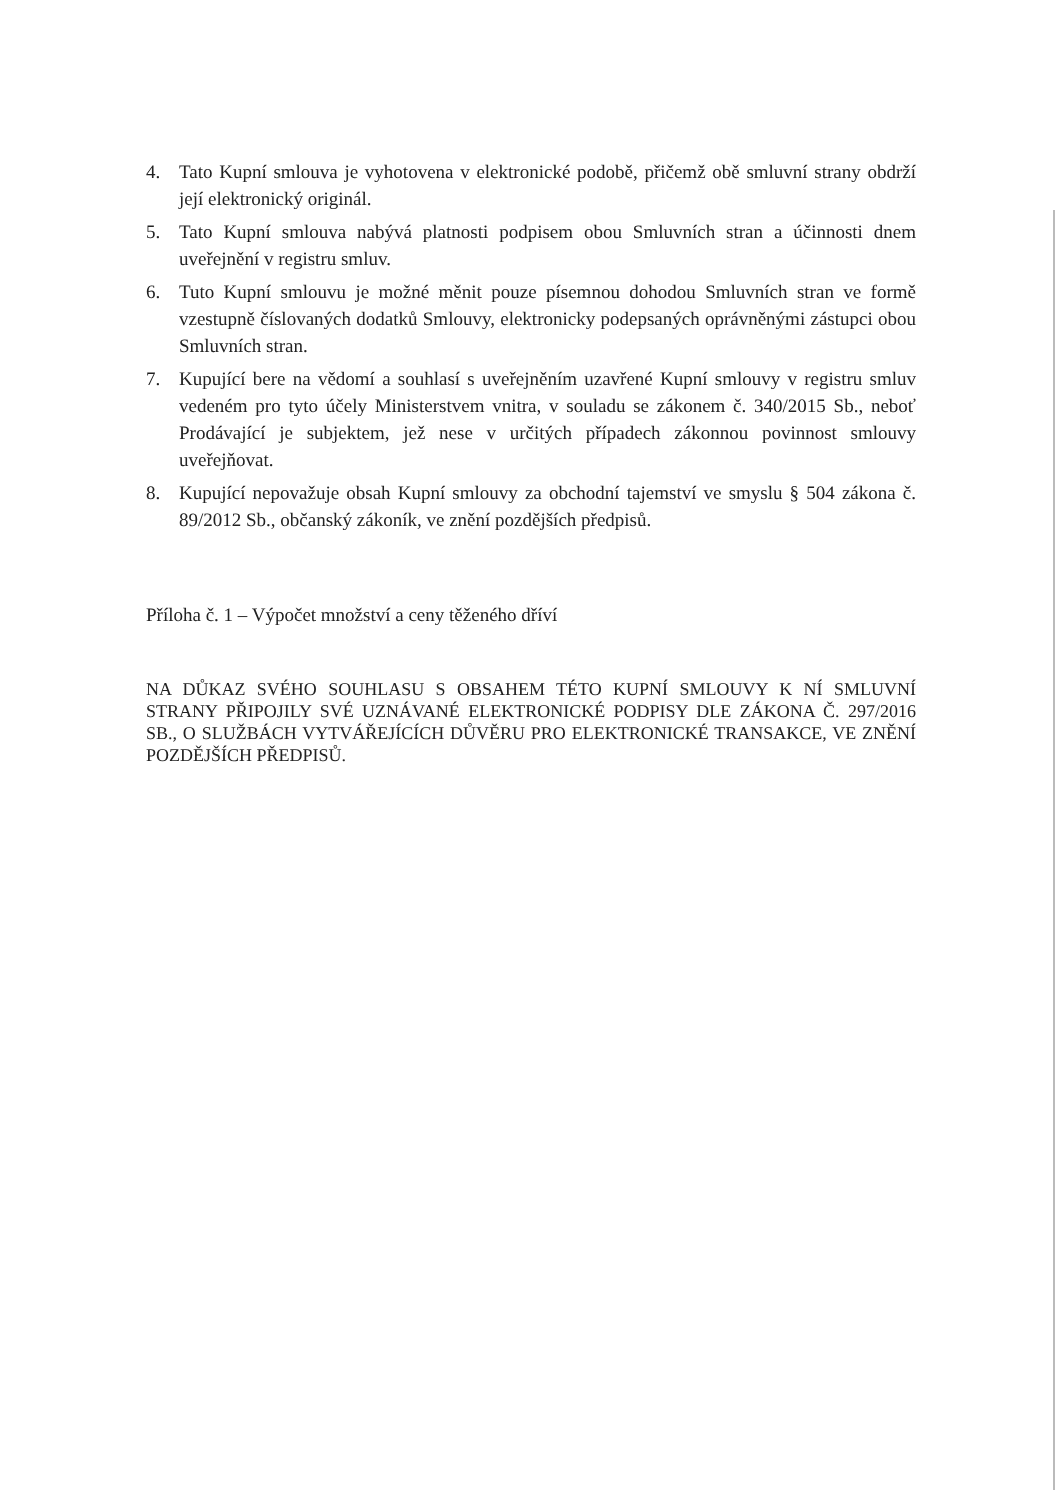4. Tato Kupní smlouva je vyhotovena v elektronické podobě, přičemž obě smluvní strany obdrží její elektronický originál.
5. Tato Kupní smlouva nabývá platnosti podpisem obou Smluvních stran a účinnosti dnem uveřejnění v registru smluv.
6. Tuto Kupní smlouvu je možné měnit pouze písemnou dohodou Smluvních stran ve formě vzestupně číslovaných dodatků Smlouvy, elektronicky podepsaných oprávněnými zástupci obou Smluvních stran.
7. Kupující bere na vědomí a souhlasí s uveřejněním uzavřené Kupní smlouvy v registru smluv vedeném pro tyto účely Ministerstvem vnitra, v souladu se zákonem č. 340/2015 Sb., neboť Prodávající je subjektem, jež nese v určitých případech zákonnou povinnost smlouvy uveřejňovat.
8. Kupující nepovažuje obsah Kupní smlouvy za obchodní tajemství ve smyslu § 504 zákona č. 89/2012 Sb., občanský zákoník, ve znění pozdějších předpisů.
Příloha č. 1 – Výpočet množství a ceny těženého dříví
NA DŮKAZ SVÉHO SOUHLASU S OBSAHEM TÉTO KUPNÍ SMLOUVY K NÍ SMLUVNÍ STRANY PŘIPOJILY SVÉ UZNÁVANÉ ELEKTRONICKÉ PODPISY DLE ZÁKONA Č. 297/2016 SB., O SLUŽBÁCH VYTVÁŘEJÍCÍCH DŮVĚRU PRO ELEKTRONICKÉ TRANSAKCE, VE ZNĚNÍ POZDĚJŠÍCH PŘEDPISŮ.